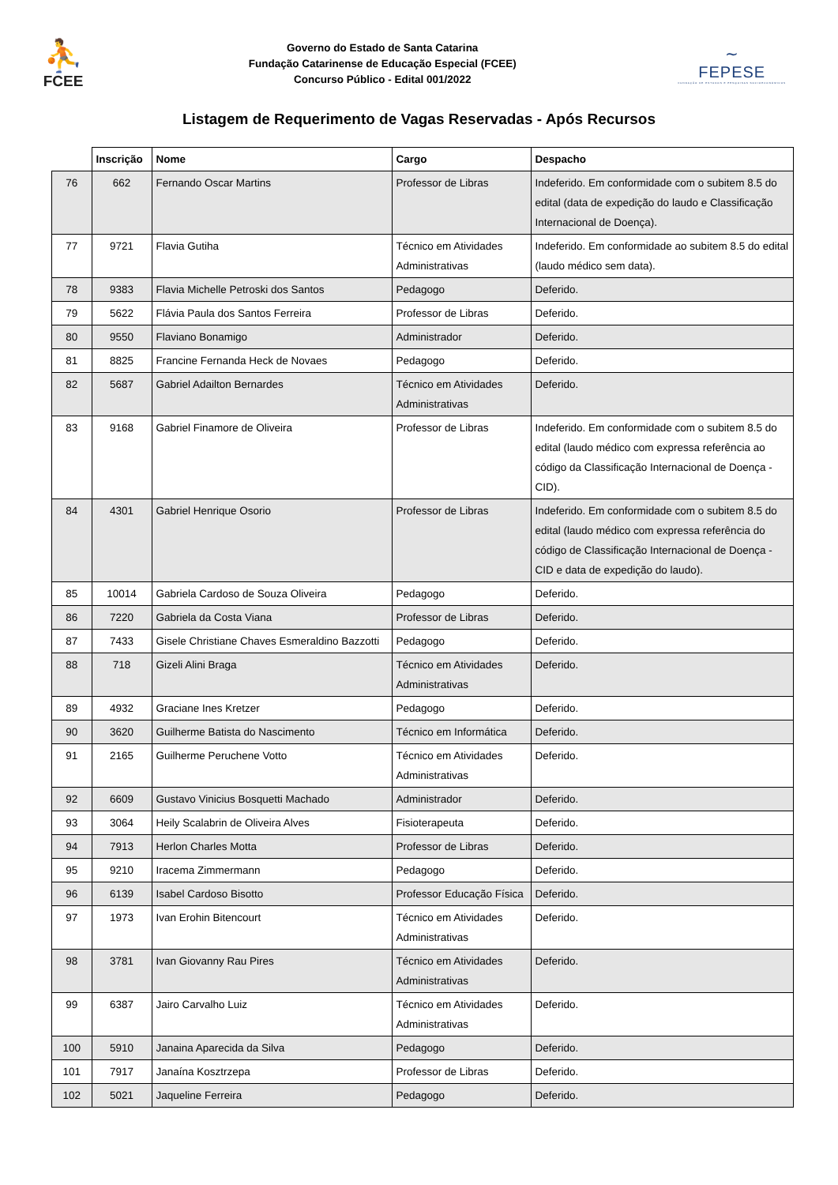⛹
FCEE
Governo do Estado de Santa Catarina
Fundação Catarinense de Educação Especial (FCEE)
Concurso Público - Edital 001/2022
∼
FEPESE
FUNDAÇÃO DE ESTUDOS E PESQUISAS SOCIOECONÔMICOS
Listagem de Requerimento de Vagas Reservadas - Após Recursos
| | Inscrição | Nome | Cargo | Despacho |
| --- | --- | --- | --- | --- |
| 76 | 662 | Fernando Oscar Martins | Professor de Libras | Indeferido. Em conformidade com o subitem 8.5 do edital (data de expedição do laudo e Classificação Internacional de Doença). |
| 77 | 9721 | Flavia Gutiha | Técnico em Atividades Administrativas | Indeferido. Em conformidade ao subitem 8.5 do edital (laudo médico sem data). |
| 78 | 9383 | Flavia Michelle Petroski dos Santos | Pedagogo | Deferido. |
| 79 | 5622 | Flávia Paula dos Santos Ferreira | Professor de Libras | Deferido. |
| 80 | 9550 | Flaviano Bonamigo | Administrador | Deferido. |
| 81 | 8825 | Francine Fernanda Heck de Novaes | Pedagogo | Deferido. |
| 82 | 5687 | Gabriel Adailton Bernardes | Técnico em Atividades Administrativas | Deferido. |
| 83 | 9168 | Gabriel Finamore de Oliveira | Professor de Libras | Indeferido. Em conformidade com o subitem 8.5 do edital (laudo médico com expressa referência ao código da Classificação Internacional de Doença - CID). |
| 84 | 4301 | Gabriel Henrique Osorio | Professor de Libras | Indeferido. Em conformidade com o subitem 8.5 do edital (laudo médico com expressa referência do código de Classificação Internacional de Doença - CID e data de expedição do laudo). |
| 85 | 10014 | Gabriela Cardoso de Souza Oliveira | Pedagogo | Deferido. |
| 86 | 7220 | Gabriela da Costa Viana | Professor de Libras | Deferido. |
| 87 | 7433 | Gisele Christiane Chaves Esmeraldino Bazzotti | Pedagogo | Deferido. |
| 88 | 718 | Gizeli Alini Braga | Técnico em Atividades Administrativas | Deferido. |
| 89 | 4932 | Graciane Ines Kretzer | Pedagogo | Deferido. |
| 90 | 3620 | Guilherme Batista do Nascimento | Técnico em Informática | Deferido. |
| 91 | 2165 | Guilherme Peruchene Votto | Técnico em Atividades Administrativas | Deferido. |
| 92 | 6609 | Gustavo Vinicius Bosquetti Machado | Administrador | Deferido. |
| 93 | 3064 | Heily Scalabrin de Oliveira Alves | Fisioterapeuta | Deferido. |
| 94 | 7913 | Herlon Charles Motta | Professor de Libras | Deferido. |
| 95 | 9210 | Iracema Zimmermann | Pedagogo | Deferido. |
| 96 | 6139 | Isabel Cardoso Bisotto | Professor Educação Física | Deferido. |
| 97 | 1973 | Ivan Erohin Bitencourt | Técnico em Atividades Administrativas | Deferido. |
| 98 | 3781 | Ivan Giovanny Rau Pires | Técnico em Atividades Administrativas | Deferido. |
| 99 | 6387 | Jairo Carvalho Luiz | Técnico em Atividades Administrativas | Deferido. |
| 100 | 5910 | Janaina Aparecida da Silva | Pedagogo | Deferido. |
| 101 | 7917 | Janaína Kosztrzepa | Professor de Libras | Deferido. |
| 102 | 5021 | Jaqueline Ferreira | Pedagogo | Deferido. |